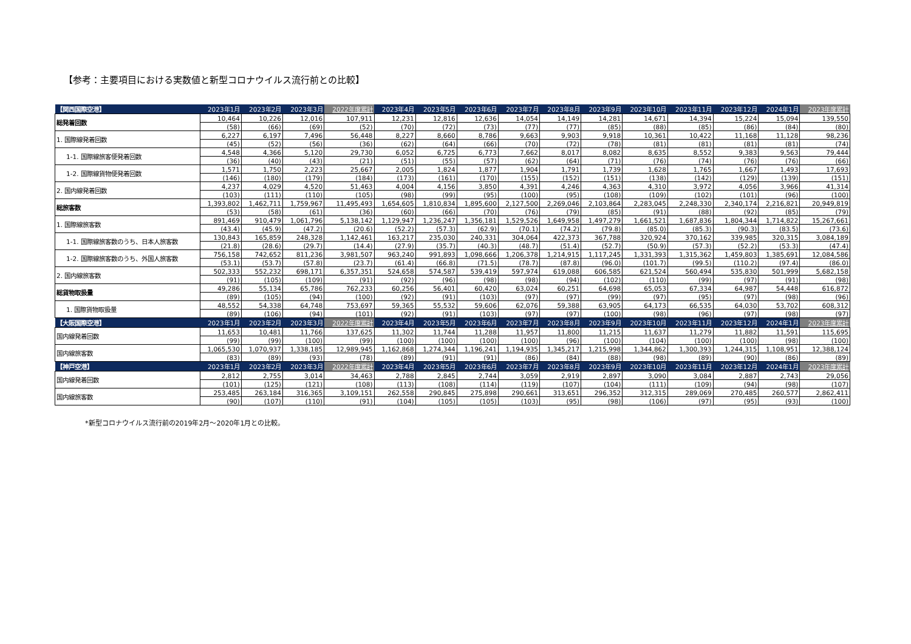【参考：主要項目における実数値と新型コロナウイルス流行前との比較】
| 【関西国際空港】 | 2023年1月 | 2023年2月 | 2023年3月 | 2022年度累計 | 2023年4月 | 2023年5月 | 2023年6月 | 2023年7月 | 2023年8月 | 2023年9月 | 2023年10月 | 2023年11月 | 2023年12月 | 2024年1月 | 2023年度累計 |
| --- | --- | --- | --- | --- | --- | --- | --- | --- | --- | --- | --- | --- | --- | --- | --- |
| 総発着回数 | 10,464 | 10,226 | 12,016 | 107,911 | 12,231 | 12,816 | 12,636 | 14,054 | 14,149 | 14,281 | 14,671 | 14,394 | 15,224 | 15,094 | 139,550 |
| | (58) | (66) | (69) | (52) | (70) | (72) | (73) | (77) | (77) | (85) | (88) | (85) | (86) | (84) | (80) |
| 1. 国際線発着回数 | 6,227 | 6,197 | 7,496 | 56,448 | 8,227 | 8,660 | 8,786 | 9,663 | 9,903 | 9,918 | 10,361 | 10,422 | 11,168 | 11,128 | 98,236 |
| | (45) | (52) | (56) | (36) | (62) | (64) | (66) | (70) | (72) | (78) | (81) | (81) | (81) | (81) | (74) |
| 1-1. 国際線旅客便発着回数 | 4,548 | 4,366 | 5,120 | 29,730 | 6,052 | 6,725 | 6,773 | 7,662 | 8,017 | 8,082 | 8,635 | 8,552 | 9,383 | 9,563 | 79,444 |
| | (36) | (40) | (43) | (21) | (51) | (55) | (57) | (62) | (64) | (71) | (76) | (74) | (76) | (76) | (66) |
| 1-2. 国際線貨物便発着回数 | 1,571 | 1,750 | 2,223 | 25,667 | 2,005 | 1,824 | 1,877 | 1,904 | 1,791 | 1,739 | 1,628 | 1,765 | 1,667 | 1,493 | 17,693 |
| | (146) | (180) | (179) | (184) | (173) | (161) | (170) | (155) | (152) | (151) | (138) | (142) | (129) | (139) | (151) |
| 2. 国内線発着回数 | 4,237 | 4,029 | 4,520 | 51,463 | 4,004 | 4,156 | 3,850 | 4,391 | 4,246 | 4,363 | 4,310 | 3,972 | 4,056 | 3,966 | 41,314 |
| | (103) | (111) | (110) | (105) | (98) | (99) | (95) | (100) | (95) | (108) | (109) | (102) | (101) | (96) | (100) |
| 総旅客数 | 1,393,802 | 1,462,711 | 1,759,967 | 11,495,493 | 1,654,605 | 1,810,834 | 1,895,600 | 2,127,500 | 2,269,046 | 2,103,864 | 2,283,045 | 2,248,330 | 2,340,174 | 2,216,821 | 20,949,819 |
| | (53) | (58) | (61) | (36) | (60) | (66) | (70) | (76) | (79) | (85) | (91) | (88) | (92) | (85) | (79) |
| 1. 国際線旅客数 | 891,469 | 910,479 | 1,061,796 | 5,138,142 | 1,129,947 | 1,236,247 | 1,356,181 | 1,529,526 | 1,649,958 | 1,497,279 | 1,661,521 | 1,687,836 | 1,804,344 | 1,714,822 | 15,267,661 |
| | (43.4) | (45.9) | (47.2) | (20.6) | (52.2) | (57.3) | (62.9) | (70.1) | (74.2) | (79.8) | (85.0) | (85.3) | (90.3) | (83.5) | (73.6) |
| 1-1. 国際線旅客数のうち、日本人旅客数 | 130,843 | 165,859 | 248,328 | 1,142,461 | 163,217 | 235,030 | 240,331 | 304,064 | 422,373 | 367,788 | 320,924 | 370,162 | 339,985 | 320,315 | 3,084,189 |
| | (21.8) | (28.6) | (29.7) | (14.4) | (27.9) | (35.7) | (40.3) | (48.7) | (51.4) | (52.7) | (50.9) | (57.3) | (52.2) | (53.3) | (47.4) |
| 1-2. 国際線旅客数のうち、外国人旅客数 | 756,158 | 742,652 | 811,236 | 3,981,507 | 963,240 | 991,893 | 1,098,666 | 1,206,378 | 1,214,915 | 1,117,245 | 1,331,393 | 1,315,362 | 1,459,803 | 1,385,691 | 12,084,586 |
| | (53.1) | (53.7) | (57.8) | (23.7) | (61.4) | (66.8) | (71.5) | (78.7) | (87.8) | (96.0) | (101.7) | (99.5) | (110.2) | (97.4) | (86.0) |
| 2. 国内線旅客数 | 502,333 | 552,232 | 698,171 | 6,357,351 | 524,658 | 574,587 | 539,419 | 597,974 | 619,088 | 606,585 | 621,524 | 560,494 | 535,830 | 501,999 | 5,682,158 |
| | (91) | (105) | (109) | (91) | (92) | (96) | (98) | (98) | (94) | (102) | (110) | (99) | (97) | (91) | (98) |
| 総貨物取扱量 | 49,286 | 55,134 | 65,786 | 762,233 | 60,256 | 56,401 | 60,420 | 63,024 | 60,251 | 64,698 | 65,053 | 67,334 | 64,987 | 54,448 | 616,872 |
| | (89) | (105) | (94) | (100) | (92) | (91) | (103) | (97) | (97) | (99) | (97) | (95) | (97) | (98) | (96) |
| 1. 国際貨物取扱量 | 48,552 | 54,338 | 64,748 | 753,697 | 59,365 | 55,532 | 59,606 | 62,076 | 59,388 | 63,905 | 64,173 | 66,535 | 64,030 | 53,702 | 608,312 |
| | (89) | (106) | (94) | (101) | (92) | (91) | (103) | (97) | (97) | (100) | (98) | (96) | (97) | (98) | (97) |
| 【大阪国際空港】 | 2023年1月 | 2023年2月 | 2023年3月 | 2022年度累計 | 2023年4月 | 2023年5月 | 2023年6月 | 2023年7月 | 2023年8月 | 2023年9月 | 2023年10月 | 2023年11月 | 2023年12月 | 2024年1月 | 2023年度累計 |
| 国内線発着回数 | 11,653 | 10,481 | 11,766 | 137,625 | 11,302 | 11,744 | 11,288 | 11,957 | 11,800 | 11,215 | 11,637 | 11,279 | 11,882 | 11,591 | 115,695 |
| | (99) | (99) | (100) | (99) | (100) | (100) | (100) | (100) | (96) | (100) | (104) | (100) | (100) | (98) | (100) |
| 国内線旅客数 | 1,065,530 | 1,070,937 | 1,338,185 | 12,989,945 | 1,162,868 | 1,274,344 | 1,196,241 | 1,194,935 | 1,345,217 | 1,215,998 | 1,344,862 | 1,300,393 | 1,244,315 | 1,108,951 | 12,388,124 |
| | (83) | (89) | (93) | (78) | (89) | (91) | (91) | (86) | (84) | (88) | (98) | (89) | (90) | (86) | (89) |
| 【神戸空港】 | 2023年1月 | 2023年2月 | 2023年3月 | 2022年度累計 | 2023年4月 | 2023年5月 | 2023年6月 | 2023年7月 | 2023年8月 | 2023年9月 | 2023年10月 | 2023年11月 | 2023年12月 | 2024年1月 | 2023年度累計 |
| 国内線発着回数 | 2,812 | 2,755 | 3,014 | 34,463 | 2,788 | 2,845 | 2,744 | 3,059 | 2,919 | 2,897 | 3,090 | 3,084 | 2,887 | 2,743 | 29,056 |
| | (101) | (125) | (121) | (108) | (113) | (108) | (114) | (119) | (107) | (104) | (111) | (109) | (94) | (98) | (107) |
| 国内線旅客数 | 253,485 | 263,184 | 316,365 | 3,109,151 | 262,558 | 290,845 | 275,898 | 290,661 | 313,651 | 296,352 | 312,315 | 289,069 | 270,485 | 260,577 | 2,862,411 |
| | (90) | (107) | (110) | (91) | (104) | (105) | (105) | (103) | (95) | (98) | (106) | (97) | (95) | (93) | (100) |
*新型コロナウイルス流行前の2019年2月～2020年1月との比較。